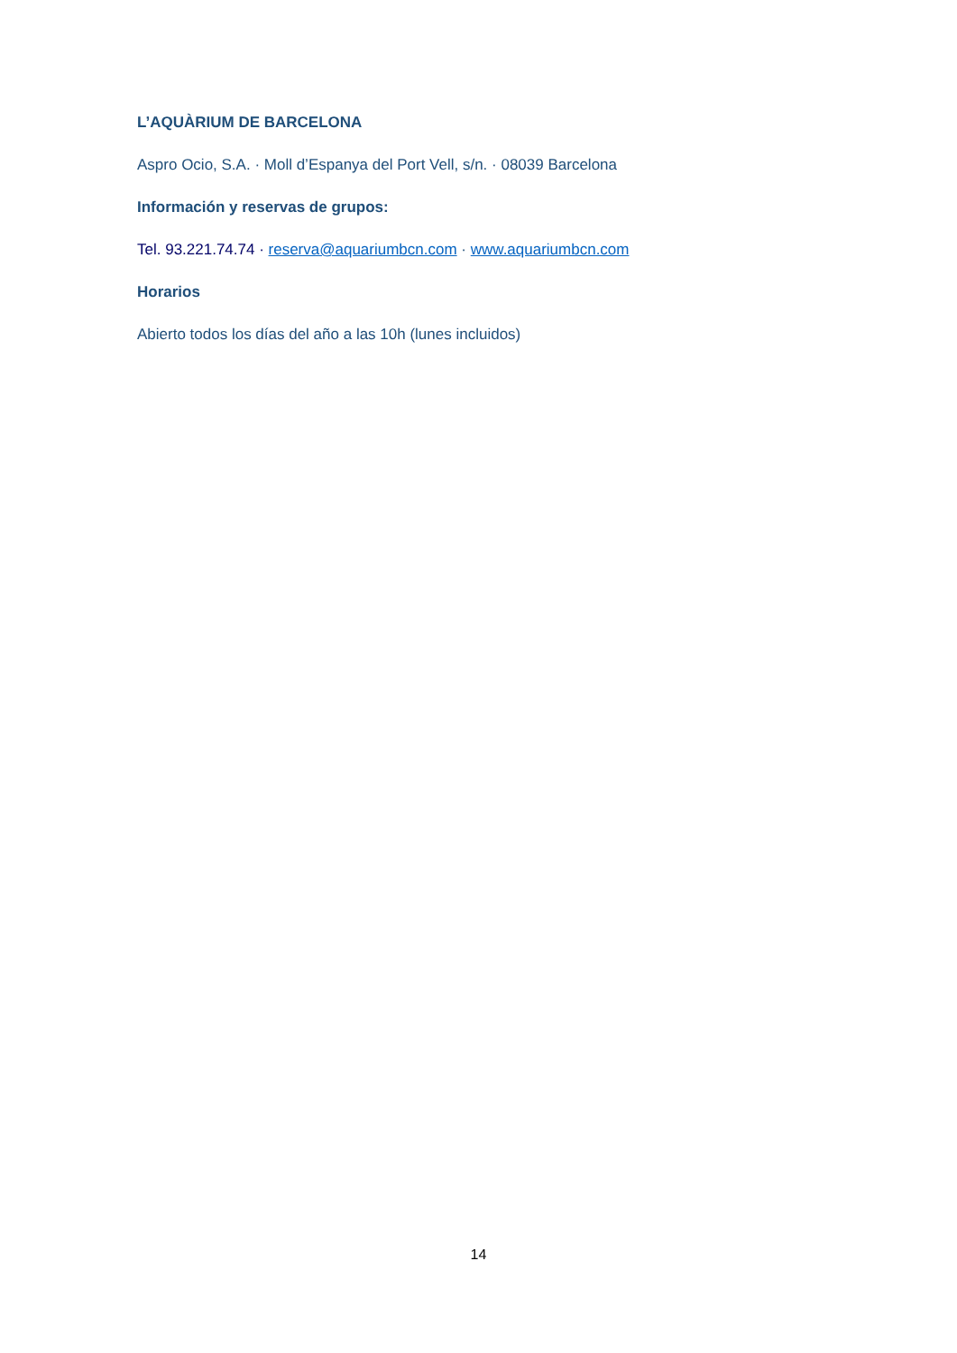L’AQUÀRIUM DE BARCELONA
Aspro Ocio, S.A. · Moll d’Espanya del Port Vell, s/n. · 08039 Barcelona
Información y reservas de grupos:
Tel. 93.221.74.74 · reserva@aquariumbcn.com · www.aquariumbcn.com
Horarios
Abierto todos los días del año a las 10h (lunes incluidos)
14